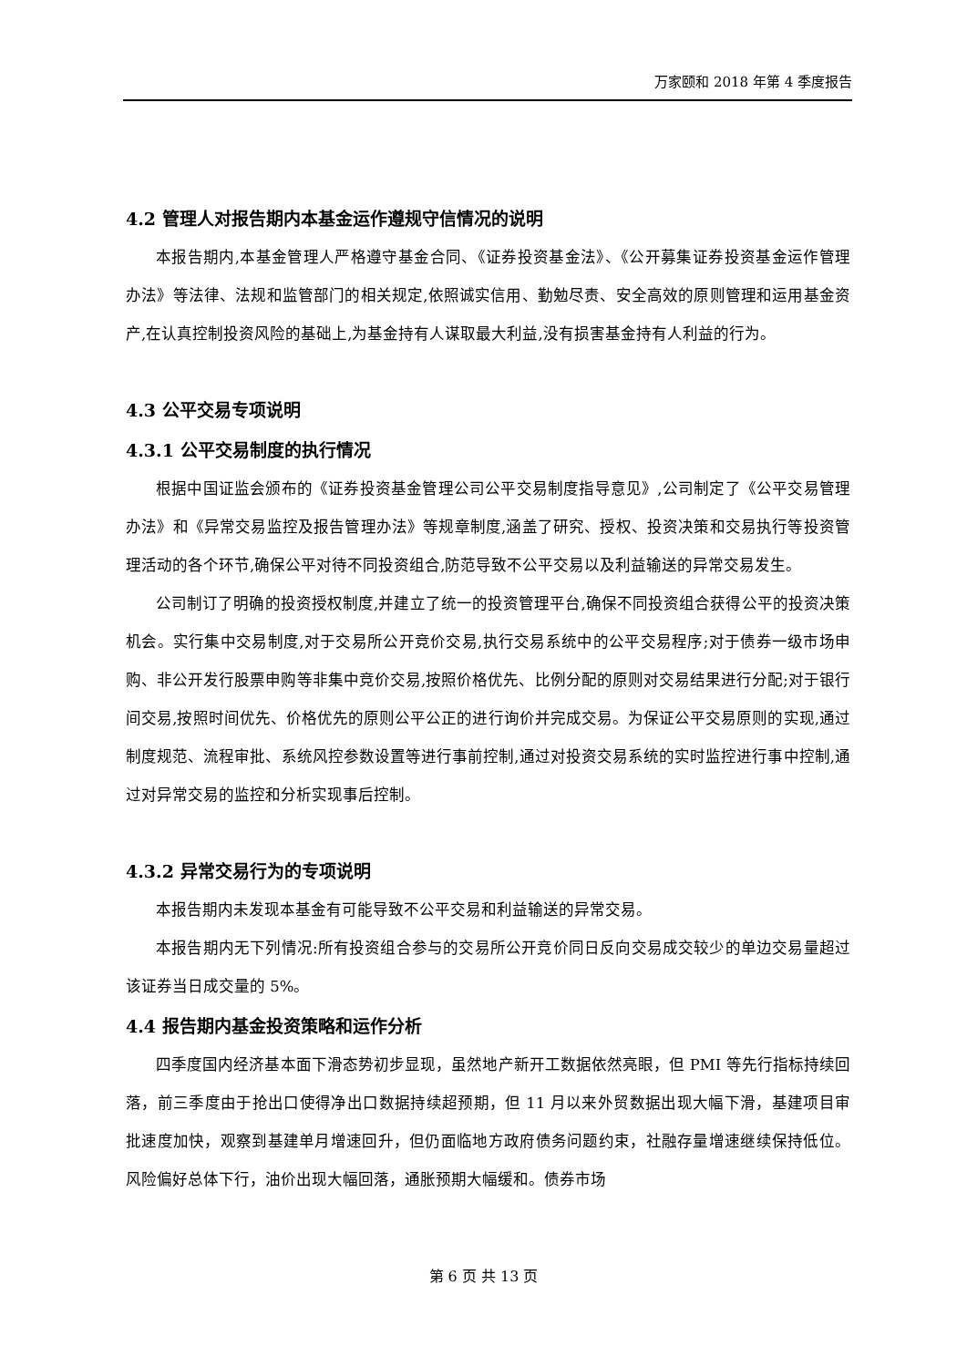万家颐和 2018 年第 4 季度报告
4.2 管理人对报告期内本基金运作遵规守信情况的说明
本报告期内,本基金管理人严格遵守基金合同、《证券投资基金法》、《公开募集证券投资基金运作管理办法》等法律、法规和监管部门的相关规定,依照诚实信用、勤勉尽责、安全高效的原则管理和运用基金资产,在认真控制投资风险的基础上,为基金持有人谋取最大利益,没有损害基金持有人利益的行为。
4.3 公平交易专项说明
4.3.1 公平交易制度的执行情况
根据中国证监会颁布的《证券投资基金管理公司公平交易制度指导意见》,公司制定了《公平交易管理办法》和《异常交易监控及报告管理办法》等规章制度,涵盖了研究、授权、投资决策和交易执行等投资管理活动的各个环节,确保公平对待不同投资组合,防范导致不公平交易以及利益输送的异常交易发生。
公司制订了明确的投资授权制度,并建立了统一的投资管理平台,确保不同投资组合获得公平的投资决策机会。实行集中交易制度,对于交易所公开竞价交易,执行交易系统中的公平交易程序;对于债券一级市场申购、非公开发行股票申购等非集中竞价交易,按照价格优先、比例分配的原则对交易结果进行分配;对于银行间交易,按照时间优先、价格优先的原则公平公正的进行询价并完成交易。为保证公平交易原则的实现,通过制度规范、流程审批、系统风控参数设置等进行事前控制,通过对投资交易系统的实时监控进行事中控制,通过对异常交易的监控和分析实现事后控制。
4.3.2 异常交易行为的专项说明
本报告期内未发现本基金有可能导致不公平交易和利益输送的异常交易。
本报告期内无下列情况:所有投资组合参与的交易所公开竞价同日反向交易成交较少的单边交易量超过该证券当日成交量的 5%。
4.4 报告期内基金投资策略和运作分析
四季度国内经济基本面下滑态势初步显现，虽然地产新开工数据依然亮眼，但 PMI 等先行指标持续回落，前三季度由于抢出口使得净出口数据持续超预期，但 11 月以来外贸数据出现大幅下滑，基建项目审批速度加快，观察到基建单月增速回升，但仍面临地方政府债务问题约束，社融存量增速继续保持低位。风险偏好总体下行，油价出现大幅回落，通胀预期大幅缓和。债券市场
第 6 页 共 13 页